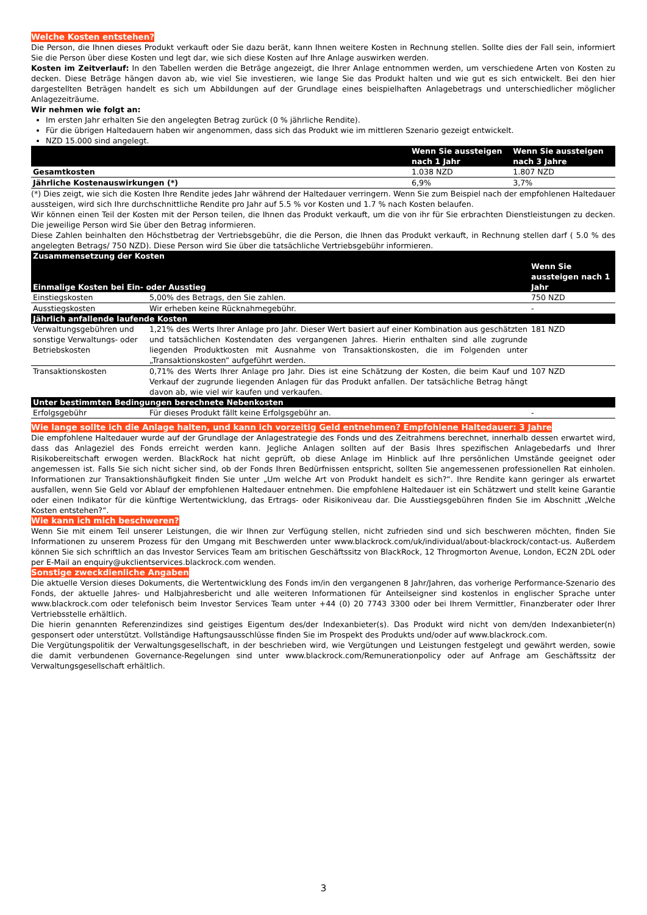Welche Kosten entstehen?
Die Person, die Ihnen dieses Produkt verkauft oder Sie dazu berät, kann Ihnen weitere Kosten in Rechnung stellen. Sollte dies der Fall sein, informiert Sie die Person über diese Kosten und legt dar, wie sich diese Kosten auf Ihre Anlage auswirken werden.
Kosten im Zeitverlauf: In den Tabellen werden die Beträge angezeigt, die Ihrer Anlage entnommen werden, um verschiedene Arten von Kosten zu decken. Diese Beträge hängen davon ab, wie viel Sie investieren, wie lange Sie das Produkt halten und wie gut es sich entwickelt. Bei den hier dargestellten Beträgen handelt es sich um Abbildungen auf der Grundlage eines beispielhaften Anlagebetrags und unterschiedlicher möglicher Anlagezeiträume.
Wir nehmen wie folgt an:
Im ersten Jahr erhalten Sie den angelegten Betrag zurück (0 % jährliche Rendite).
Für die übrigen Haltedauern haben wir angenommen, dass sich das Produkt wie im mittleren Szenario gezeigt entwickelt.
NZD 15.000 sind angelegt.
| | Wenn Sie aussteigen nach 1 Jahr | Wenn Sie aussteigen nach 3 Jahre |
| --- | --- | --- |
| Gesamtkosten | 1.038 NZD | 1.807 NZD |
| Jährliche Kostenauswirkungen (*) | 6,9% | 3,7% |
(*) Dies zeigt, wie sich die Kosten Ihre Rendite jedes Jahr während der Haltedauer verringern. Wenn Sie zum Beispiel nach der empfohlenen Haltedauer aussteigen, wird sich Ihre durchschnittliche Rendite pro Jahr auf 5.5 % vor Kosten und 1.7 % nach Kosten belaufen.
Wir können einen Teil der Kosten mit der Person teilen, die Ihnen das Produkt verkauft, um die von ihr für Sie erbrachten Dienstleistungen zu decken. Die jeweilige Person wird Sie über den Betrag informieren.
Diese Zahlen beinhalten den Höchstbetrag der Vertriebsgebühr, die die Person, die Ihnen das Produkt verkauft, in Rechnung stellen darf ( 5.0 % des angelegten Betrags/ 750 NZD). Diese Person wird Sie über die tatsächliche Vertriebsgebühr informieren.
| Zusammensetzung der Kosten | | |
| --- | --- | --- |
| Einmalige Kosten bei Ein- oder Ausstieg | | Wenn Sie aussteigen nach 1 Jahr |
| Einstiegskosten | 5,00% des Betrags, den Sie zahlen. | 750 NZD |
| Ausstiegskosten | Wir erheben keine Rücknahmegebühr. | - |
| Jährlich anfallende laufende Kosten | | |
| Verwaltungsgebühren und sonstige Verwaltungs- oder Betriebskosten | 1,21% des Werts Ihrer Anlage pro Jahr. Dieser Wert basiert auf einer Kombination aus geschätzten und tatsächlichen Kostendaten des vergangenen Jahres. Hierin enthalten sind alle zugrunde liegenden Produktkosten mit Ausnahme von Transaktionskosten, die im Folgenden unter „Transaktionskosten“ aufgeführt werden. | 181 NZD |
| Transaktionskosten | 0,71% des Werts Ihrer Anlage pro Jahr. Dies ist eine Schätzung der Kosten, die beim Kauf und Verkauf der zugrunde liegenden Anlagen für das Produkt anfallen. Der tatsächliche Betrag hängt davon ab, wie viel wir kaufen und verkaufen. | 107 NZD |
| Unter bestimmten Bedingungen berechnete Nebenkosten | | |
| Erfolgsgebühr | Für dieses Produkt fällt keine Erfolgsgebühr an. | - |
Wie lange sollte ich die Anlage halten, und kann ich vorzeitig Geld entnehmen? Empfohlene Haltedauer: 3 Jahre
Die empfohlene Haltedauer wurde auf der Grundlage der Anlagestrategie des Fonds und des Zeitrahmens berechnet, innerhalb dessen erwartet wird, dass das Anlageziel des Fonds erreicht werden kann. Jegliche Anlagen sollten auf der Basis Ihres spezifischen Anlagebedarfs und Ihrer Risikobereitschaft erwogen werden. BlackRock hat nicht geprüft, ob diese Anlage im Hinblick auf Ihre persönlichen Umstände geeignet oder angemessen ist. Falls Sie sich nicht sicher sind, ob der Fonds Ihren Bedürfnissen entspricht, sollten Sie angemessenen professionellen Rat einholen. Informationen zur Transaktionshäufigkeit finden Sie unter „Um welche Art von Produkt handelt es sich?“. Ihre Rendite kann geringer als erwartet ausfallen, wenn Sie Geld vor Ablauf der empfohlenen Haltedauer entnehmen. Die empfohlene Haltedauer ist ein Schätzwert und stellt keine Garantie oder einen Indikator für die künftige Wertentwicklung, das Ertrags- oder Risikoniveau dar. Die Ausstiegsgebühren finden Sie im Abschnitt „Welche Kosten entstehen?“.
Wie kann ich mich beschweren?
Wenn Sie mit einem Teil unserer Leistungen, die wir Ihnen zur Verfügung stellen, nicht zufrieden sind und sich beschweren möchten, finden Sie Informationen zu unserem Prozess für den Umgang mit Beschwerden unter www.blackrock.com/uk/individual/about-blackrock/contact-us. Außerdem können Sie sich schriftlich an das Investor Services Team am britischen Geschäftssitz von BlackRock, 12 Throgmorton Avenue, London, EC2N 2DL oder per E-Mail an enquiry@ukclientservices.blackrock.com wenden.
Sonstige zweckdienliche Angaben
Die aktuelle Version dieses Dokuments, die Wertentwicklung des Fonds im/in den vergangenen 8 Jahr/Jahren, das vorherige Performance-Szenario des Fonds, der aktuelle Jahres- und Halbjahresbericht und alle weiteren Informationen für Anteilseigner sind kostenlos in englischer Sprache unter www.blackrock.com oder telefonisch beim Investor Services Team unter +44 (0) 20 7743 3300 oder bei Ihrem Vermittler, Finanzberater oder Ihrer Vertriebsstelle erhältlich.
Die hierin genannten Referenzindizes sind geistiges Eigentum des/der Indexanbieter(s). Das Produkt wird nicht von dem/den Indexanbieter(n) gesponsert oder unterstützt. Vollständige Haftungsausschlüsse finden Sie im Prospekt des Produkts und/oder auf www.blackrock.com.
Die Vergütungspolitik der Verwaltungsgesellschaft, in der beschrieben wird, wie Vergütungen und Leistungen festgelegt und gewährt werden, sowie die damit verbundenen Governance-Regelungen sind unter www.blackrock.com/Remunerationpolicy oder auf Anfrage am Geschäftssitz der Verwaltungsgesellschaft erhältlich.
3